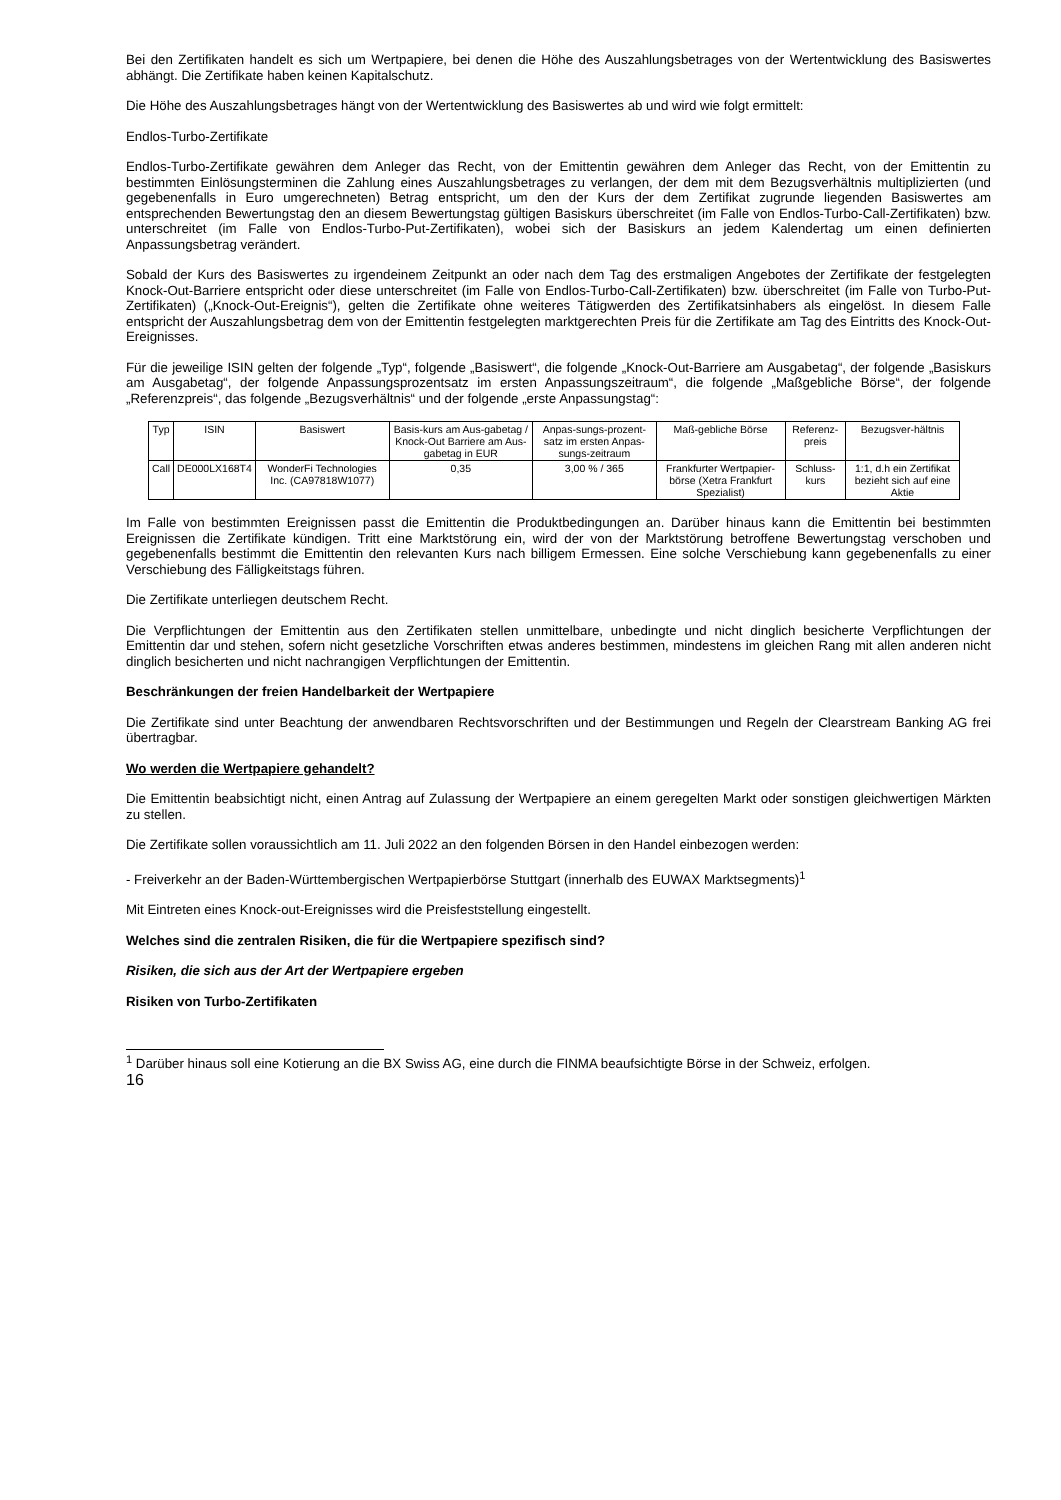Bei den Zertifikaten handelt es sich um Wertpapiere, bei denen die Höhe des Auszahlungsbetrages von der Wertentwicklung des Basiswertes abhängt. Die Zertifikate haben keinen Kapitalschutz.
Die Höhe des Auszahlungsbetrages hängt von der Wertentwicklung des Basiswertes ab und wird wie folgt ermittelt:
Endlos-Turbo-Zertifikate
Endlos-Turbo-Zertifikate gewähren dem Anleger das Recht, von der Emittentin gewähren dem Anleger das Recht, von der Emittentin zu bestimmten Einlösungsterminen die Zahlung eines Auszahlungsbetrages zu verlangen, der dem mit dem Bezugsverhältnis multiplizierten (und gegebenenfalls in Euro umgerechneten) Betrag entspricht, um den der Kurs der dem Zertifikat zugrunde liegenden Basiswertes am entsprechenden Bewertungstag den an diesem Bewertungstag gültigen Basiskurs überschreitet (im Falle von Endlos-Turbo-Call-Zertifikaten) bzw. unterschreitet (im Falle von Endlos-Turbo-Put-Zertifikaten), wobei sich der Basiskurs an jedem Kalendertag um einen definierten Anpassungsbetrag verändert.
Sobald der Kurs des Basiswertes zu irgendeinem Zeitpunkt an oder nach dem Tag des erstmaligen Angebotes der Zertifikate der festgelegten Knock-Out-Barriere entspricht oder diese unterschreitet (im Falle von Endlos-Turbo-Call-Zertifikaten) bzw. überschreitet (im Falle von Turbo-Put-Zertifikaten) („Knock-Out-Ereignis“), gelten die Zertifikate ohne weiteres Tätigwerden des Zertifikatsinhabers als eingelöst. In diesem Falle entspricht der Auszahlungsbetrag dem von der Emittentin festgelegten marktgerechten Preis für die Zertifikate am Tag des Eintritts des Knock-Out-Ereignisses.
Für die jeweilige ISIN gelten der folgende „Typ“, folgende „Basiswert“, die folgende „Knock-Out-Barriere am Ausgabetag“, der folgende „Basiskurs am Ausgabetag“, der folgende Anpassungsprozentsatz im ersten Anpassungszeitraum“, die folgende „Maßgebliche Börse“, der folgende „Referenzpreis“, das folgende „Bezugsverhältnis“ und der folgende „erste Anpassungstag“:
| Typ | ISIN | Basiswert | Basis-kurs am Aus-gabetag / Knock-Out Barriere am Aus-gabetag in EUR | Anpas-sungs-prozent-satz im ersten Anpas-sungs-zeitraum | Maß-gebliche Börse | Referenz-preis | Bezugsver-hältnis |
| --- | --- | --- | --- | --- | --- | --- | --- |
| Call | DE000LX168T4 | WonderFi Technologies Inc. (CA97818W1077) | 0,35 | 3,00 % / 365 | Frankfurter Wertpapier-börse (Xetra Frankfurt Spezialist) | Schluss-kurs | 1:1, d.h ein Zertifikat bezieht sich auf eine Aktie |
Im Falle von bestimmten Ereignissen passt die Emittentin die Produktbedingungen an. Darüber hinaus kann die Emittentin bei bestimmten Ereignissen die Zertifikate kündigen. Tritt eine Marktstörung ein, wird der von der Marktstörung betroffene Bewertungstag verschoben und gegebenenfalls bestimmt die Emittentin den relevanten Kurs nach billigem Ermessen. Eine solche Verschiebung kann gegebenenfalls zu einer Verschiebung des Fälligkeitstags führen.
Die Zertifikate unterliegen deutschem Recht.
Die Verpflichtungen der Emittentin aus den Zertifikaten stellen unmittelbare, unbedingte und nicht dinglich besicherte Verpflichtungen der Emittentin dar und stehen, sofern nicht gesetzliche Vorschriften etwas anderes bestimmen, mindestens im gleichen Rang mit allen anderen nicht dinglich besicherten und nicht nachrangigen Verpflichtungen der Emittentin.
Beschränkungen der freien Handelbarkeit der Wertpapiere
Die Zertifikate sind unter Beachtung der anwendbaren Rechtsvorschriften und der Bestimmungen und Regeln der Clearstream Banking AG frei übertragbar.
Wo werden die Wertpapiere gehandelt?
Die Emittentin beabsichtigt nicht, einen Antrag auf Zulassung der Wertpapiere an einem geregelten Markt oder sonstigen gleichwertigen Märkten zu stellen.
Die Zertifikate sollen voraussichtlich am 11. Juli 2022 an den folgenden Börsen in den Handel einbezogen werden:
- Freiverkehr an der Baden-Württembergischen Wertpapierbörse Stuttgart (innerhalb des EUWAX Marktsegments)<sup>1</sup>
Mit Eintreten eines Knock-out-Ereignisses wird die Preisfeststellung eingestellt.
Welches sind die zentralen Risiken, die für die Wertpapiere spezifisch sind?
Risiken, die sich aus der Art der Wertpapiere ergeben
Risiken von Turbo-Zertifikaten
<sup>1</sup> Darüber hinaus soll eine Kotierung an die BX Swiss AG, eine durch die FINMA beaufsichtigte Börse in der Schweiz, erfolgen.
16